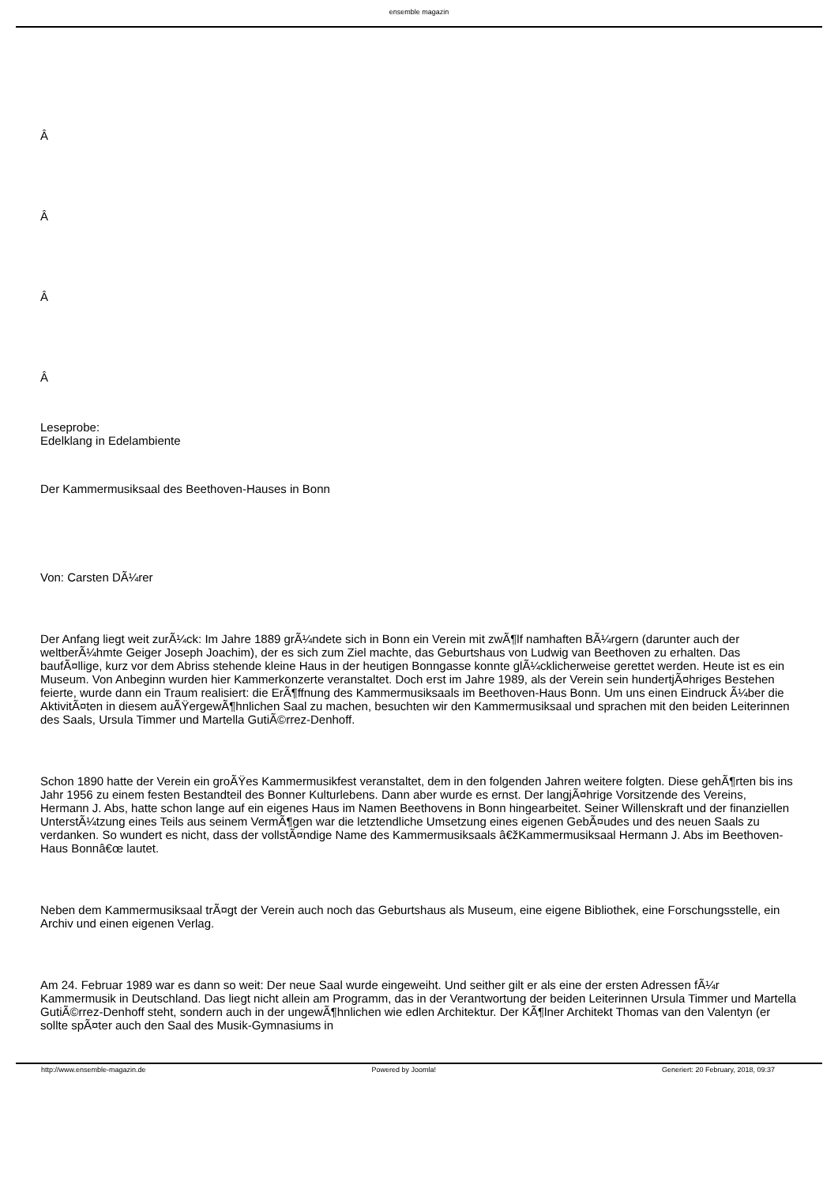ensemble magazin
Â
Â
Â
Â
Leseprobe:
Edelklang in Edelambiente
Der Kammermusiksaal des Beethoven-Hauses in Bonn
Von: Carsten DÃ¼rer
Der Anfang liegt weit zurÃ¼ck: Im Jahre 1889 grÃ¼ndete sich in Bonn ein Verein mit zwÃ¶lf namhaften BÃ¼rgern (darunter auch der weltberÃ¼hmte Geiger Joseph Joachim), der es sich zum Ziel machte, das Geburtshaus von Ludwig van Beethoven zu erhalten. Das baufÃ¤llige, kurz vor dem Abriss stehende kleine Haus in der heutigen Bonngasse konnte glÃ¼cklicherweise gerettet werden. Heute ist es ein Museum. Von Anbeginn wurden hier Kammerkonzerte veranstaltet. Doch erst im Jahre 1989, als der Verein sein hundertjÃ¤hriges Bestehen feierte, wurde dann ein Traum realisiert: die ErÃ¶ffnung des Kammermusiksaals im Beethoven-Haus Bonn. Um uns einen Eindruck Ã¼ber die AktivitÃ¤ten in diesem auÃŸergewÃ¶hnlichen Saal zu machen, besuchten wir den Kammermusiksaal und sprachen mit den beiden Leiterinnen des Saals, Ursula Timmer und Martella GutiÃ©rrez-Denhoff.
Schon 1890 hatte der Verein ein groÃŸes Kammermusikfest veranstaltet, dem in den folgenden Jahren weitere folgten. Diese gehÃ¶rten bis ins Jahr 1956 zu einem festen Bestandteil des Bonner Kulturlebens. Dann aber wurde es ernst. Der langjÃ¤hrige Vorsitzende des Vereins, Hermann J. Abs, hatte schon lange auf ein eigenes Haus im Namen Beethovens in Bonn hingearbeitet. Seiner Willenskraft und der finanziellen UnterstÃ¼tzung eines Teils aus seinem VermÃ¶gen war die letztendliche Umsetzung eines eigenen GebÃ¤udes und des neuen Saals zu verdanken. So wundert es nicht, dass der vollstÃ¤ndige Name des Kammermusiksaals â€žKammermusiksaal Hermann J. Abs im Beethoven-Haus Bonnâ€œ lautet.
Neben dem Kammermusiksaal trÃ¤gt der Verein auch noch das Geburtshaus als Museum, eine eigene Bibliothek, eine Forschungsstelle, ein Archiv und einen eigenen Verlag.
Am 24. Februar 1989 war es dann so weit: Der neue Saal wurde eingeweiht. Und seither gilt er als eine der ersten Adressen fÃ¼r Kammermusik in Deutschland. Das liegt nicht allein am Programm, das in der Verantwortung der beiden Leiterinnen Ursula Timmer und Martella GutiÃ©rrez-Denhoff steht, sondern auch in der ungewÃ¶hnlichen wie edlen Architektur. Der KÃ¶lner Architekt Thomas van den Valentyn (er sollte spÃ¤ter auch den Saal des Musik-Gymnasiums in
http://www.ensemble-magazin.de Powered by Joomla! Generiert: 20 February, 2018, 09:37